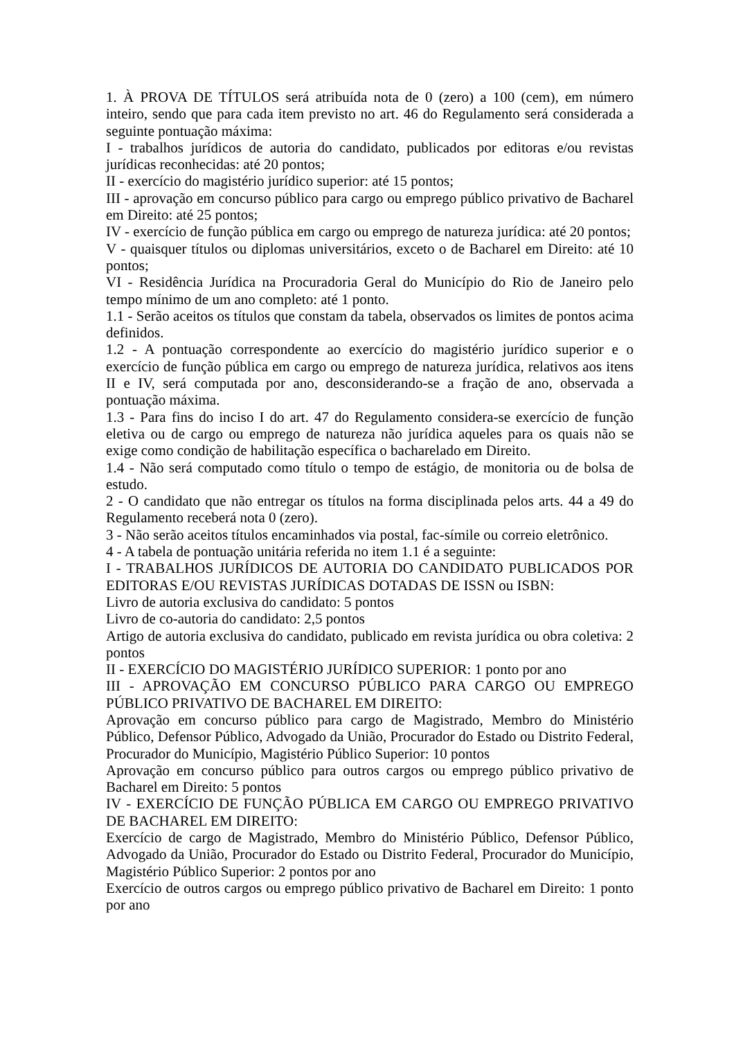1. À PROVA DE TÍTULOS será atribuída nota de 0 (zero) a 100 (cem), em número inteiro, sendo que para cada item previsto no art. 46 do Regulamento será considerada a seguinte pontuação máxima:
I - trabalhos jurídicos de autoria do candidato, publicados por editoras e/ou revistas jurídicas reconhecidas: até 20 pontos;
II - exercício do magistério jurídico superior: até 15 pontos;
III - aprovação em concurso público para cargo ou emprego público privativo de Bacharel em Direito: até 25 pontos;
IV - exercício de função pública em cargo ou emprego de natureza jurídica: até 20 pontos;
V - quaisquer títulos ou diplomas universitários, exceto o de Bacharel em Direito: até 10 pontos;
VI - Residência Jurídica na Procuradoria Geral do Município do Rio de Janeiro pelo tempo mínimo de um ano completo: até 1 ponto.
1.1 - Serão aceitos os títulos que constam da tabela, observados os limites de pontos acima definidos.
1.2 - A pontuação correspondente ao exercício do magistério jurídico superior e o exercício de função pública em cargo ou emprego de natureza jurídica, relativos aos itens II e IV, será computada por ano, desconsiderando-se a fração de ano, observada a pontuação máxima.
1.3 - Para fins do inciso I do art. 47 do Regulamento considera-se exercício de função eletiva ou de cargo ou emprego de natureza não jurídica aqueles para os quais não se exige como condição de habilitação específica o bacharelado em Direito.
1.4 - Não será computado como título o tempo de estágio, de monitoria ou de bolsa de estudo.
2 - O candidato que não entregar os títulos na forma disciplinada pelos arts. 44 a 49 do Regulamento receberá nota 0 (zero).
3 - Não serão aceitos títulos encaminhados via postal, fac-símile ou correio eletrônico.
4 - A tabela de pontuação unitária referida no item 1.1 é a seguinte:
I - TRABALHOS JURÍDICOS DE AUTORIA DO CANDIDATO PUBLICADOS POR EDITORAS E/OU REVISTAS JURÍDICAS DOTADAS DE ISSN ou ISBN:
Livro de autoria exclusiva do candidato: 5 pontos
Livro de co-autoria do candidato: 2,5 pontos
Artigo de autoria exclusiva do candidato, publicado em revista jurídica ou obra coletiva: 2 pontos
II - EXERCÍCIO DO MAGISTÉRIO JURÍDICO SUPERIOR: 1 ponto por ano
III - APROVAÇÃO EM CONCURSO PÚBLICO PARA CARGO OU EMPREGO PÚBLICO PRIVATIVO DE BACHAREL EM DIREITO:
Aprovação em concurso público para cargo de Magistrado, Membro do Ministério Público, Defensor Público, Advogado da União, Procurador do Estado ou Distrito Federal, Procurador do Município, Magistério Público Superior: 10 pontos
Aprovação em concurso público para outros cargos ou emprego público privativo de Bacharel em Direito: 5 pontos
IV - EXERCÍCIO DE FUNÇÃO PÚBLICA EM CARGO OU EMPREGO PRIVATIVO DE BACHAREL EM DIREITO:
Exercício de cargo de Magistrado, Membro do Ministério Público, Defensor Público, Advogado da União, Procurador do Estado ou Distrito Federal, Procurador do Município, Magistério Público Superior: 2 pontos por ano
Exercício de outros cargos ou emprego público privativo de Bacharel em Direito: 1 ponto por ano